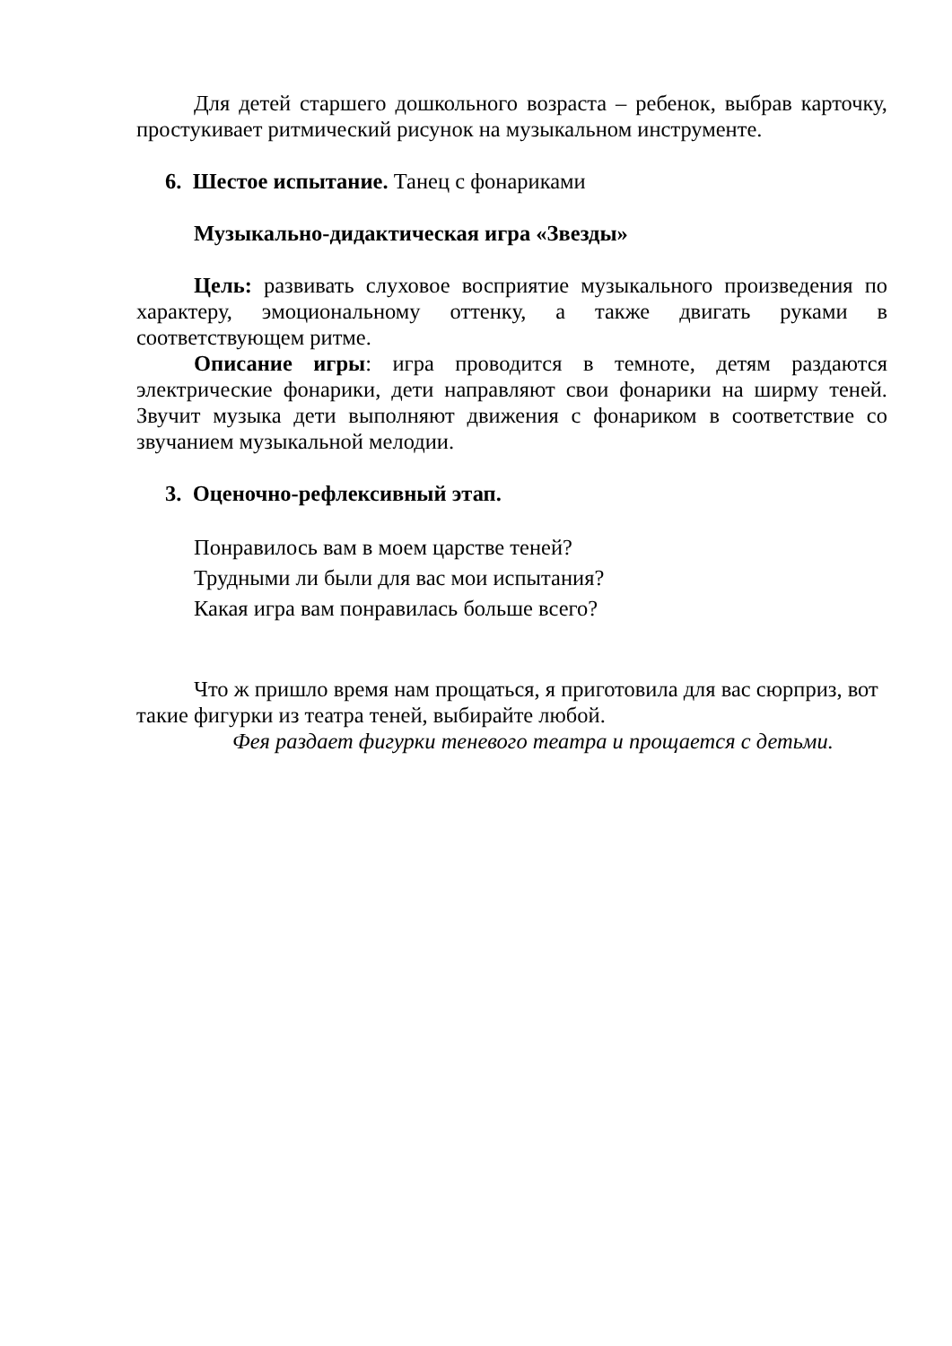Для детей старшего дошкольного возраста – ребенок, выбрав карточку, простукивает ритмический рисунок на музыкальном инструменте.
6. Шестое испытание. Танец с фонариками
Музыкально-дидактическая игра «Звезды»
Цель: развивать слуховое восприятие музыкального произведения по характеру, эмоциональному оттенку, а также двигать руками в соответствующем ритме.
Описание игры: игра проводится в темноте, детям раздаются электрические фонарики, дети направляют свои фонарики на ширму теней. Звучит музыка дети выполняют движения с фонариком в соответствие со звучанием музыкальной мелодии.
3. Оценочно-рефлексивный этап.
Понравилось вам в моем царстве теней?
Трудными ли были для вас мои испытания?
Какая игра вам понравилась больше всего?
Что ж пришло время нам прощаться, я приготовила для вас сюрприз, вот такие фигурки из театра теней, выбирайте любой.
Фея раздает фигурки теневого театра и прощается с детьми.